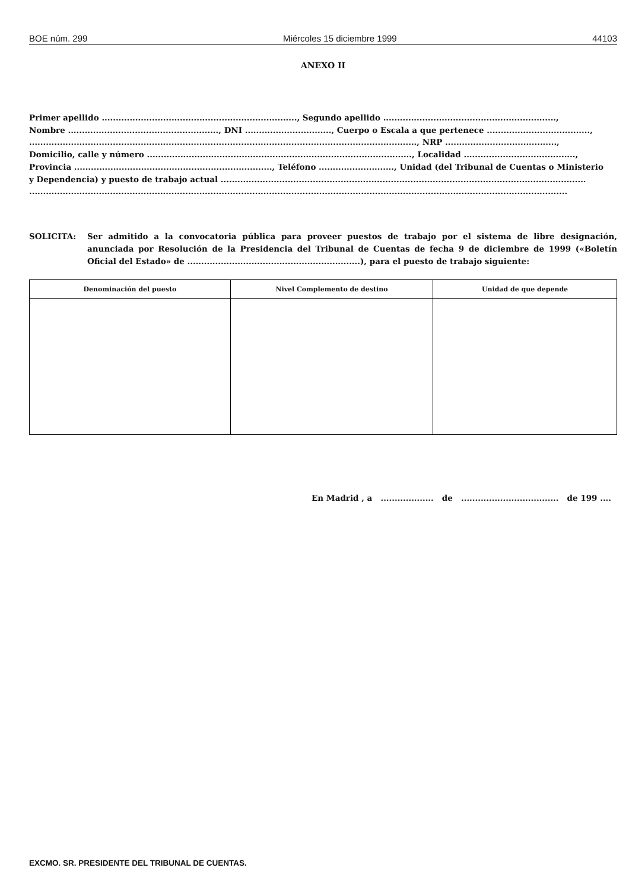BOE núm. 299 Miércoles 15 diciembre 1999 44103
ANEXO II
Primer apellido ......................................................................, Segundo apellido ..............................................................,
Nombre ......................................................, DNI ..............................., Cuerpo o Escala a que pertenece .....................................,
..........................................................................................................................................., NRP ........................................,
Domicilio, calle y número ..............................................................................................., Localidad ........................................,
Provincia ......................................................................., Teléfono ..........................., Unidad (del Tribunal de Cuentas o Ministerio
y Dependencia) y puesto de trabajo actual ...................................................................................................................................
.................................................................................................................................................................................................
SOLICITA: Ser admitido a la convocatoria pública para proveer puestos de trabajo por el sistema de libre designación, anunciada por Resolución de la Presidencia del Tribunal de Cuentas de fecha 9 de diciembre de 1999 («Boletín Oficial del Estado» de ..............................................................), para el puesto de trabajo siguiente:
| Denominación del puesto | Nivel Complemento de destino | Unidad de que depende |
| --- | --- | --- |
En Madrid , a ................... de ................................... de 199 ....
EXCMO. SR. PRESIDENTE DEL TRIBUNAL DE CUENTAS.